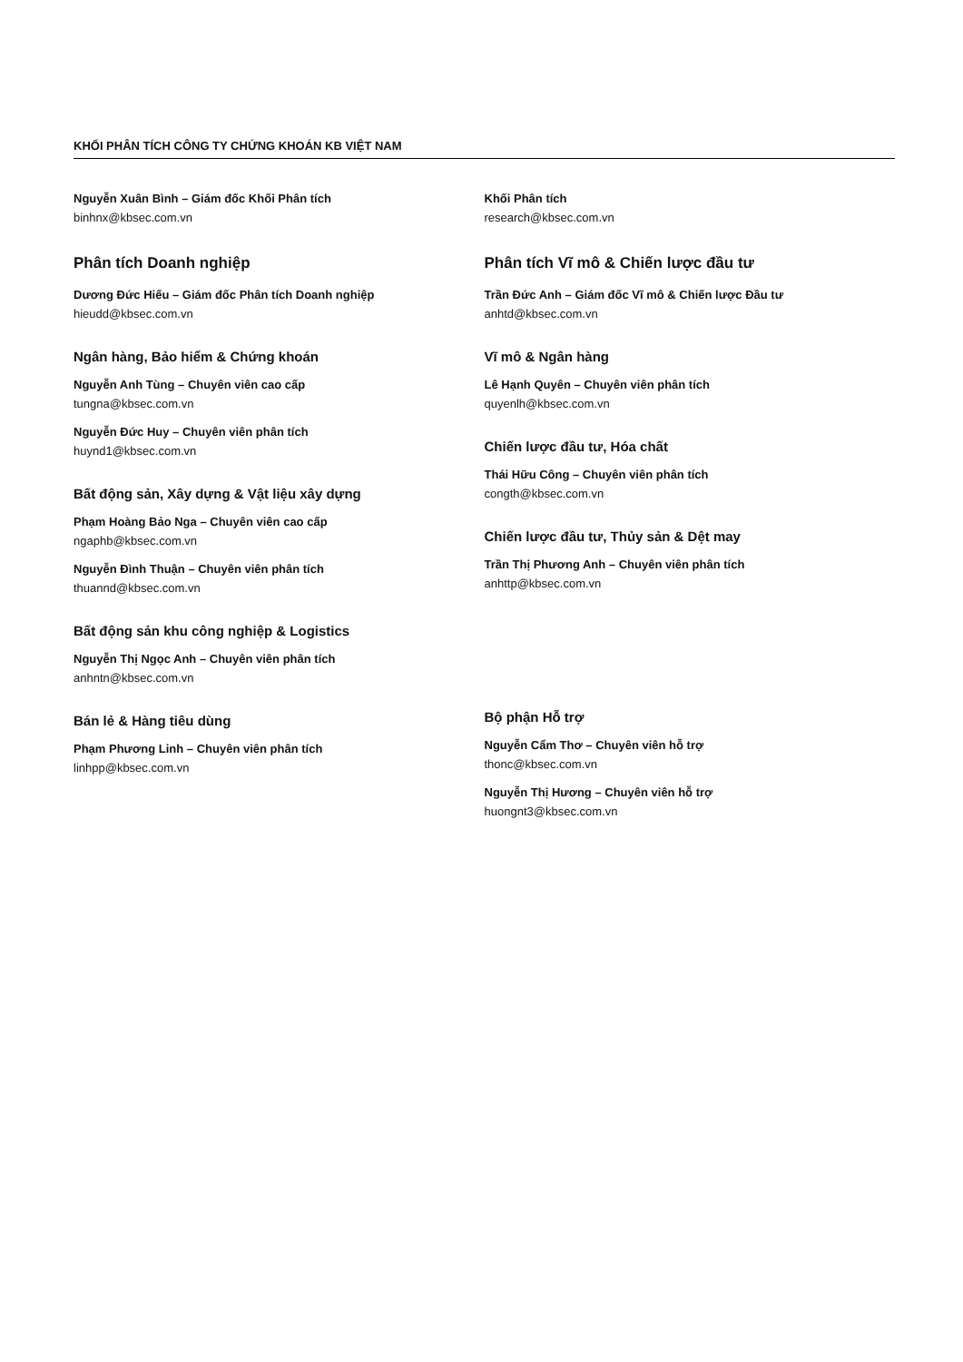KHỐI PHÂN TÍCH CÔNG TY CHỨNG KHOÁN KB VIỆT NAM
Nguyễn Xuân Bình – Giám đốc Khối Phân tích
binhnx@kbsec.com.vn
Phân tích Doanh nghiệp
Dương Đức Hiếu – Giám đốc Phân tích Doanh nghiệp
hieudd@kbsec.com.vn
Ngân hàng, Bảo hiểm & Chứng khoán
Nguyễn Anh Tùng – Chuyên viên cao cấp
tungna@kbsec.com.vn
Nguyễn Đức Huy – Chuyên viên phân tích
huynd1@kbsec.com.vn
Bất động sản, Xây dựng & Vật liệu xây dựng
Phạm Hoàng Bảo Nga – Chuyên viên cao cấp
ngaphb@kbsec.com.vn
Nguyễn Đình Thuận – Chuyên viên phân tích
thuannd@kbsec.com.vn
Bất động sản khu công nghiệp & Logistics
Nguyễn Thị Ngọc Anh – Chuyên viên phân tích
anhntn@kbsec.com.vn
Bán lẻ & Hàng tiêu dùng
Phạm Phương Linh – Chuyên viên phân tích
linhpp@kbsec.com.vn
Khối Phân tích
research@kbsec.com.vn
Phân tích Vĩ mô & Chiến lược đầu tư
Trần Đức Anh – Giám đốc Vĩ mô & Chiến lược Đầu tư
anhtd@kbsec.com.vn
Vĩ mô & Ngân hàng
Lê Hạnh Quyên – Chuyên viên phân tích
quyenlh@kbsec.com.vn
Chiến lược đầu tư, Hóa chất
Thái Hữu Công – Chuyên viên phân tích
congth@kbsec.com.vn
Chiến lược đầu tư, Thủy sản & Dệt may
Trần Thị Phương Anh – Chuyên viên phân tích
anhttp@kbsec.com.vn
Bộ phận Hỗ trợ
Nguyễn Cẩm Thơ – Chuyên viên hỗ trợ
thonc@kbsec.com.vn
Nguyễn Thị Hương – Chuyên viên hỗ trợ
huongnt3@kbsec.com.vn